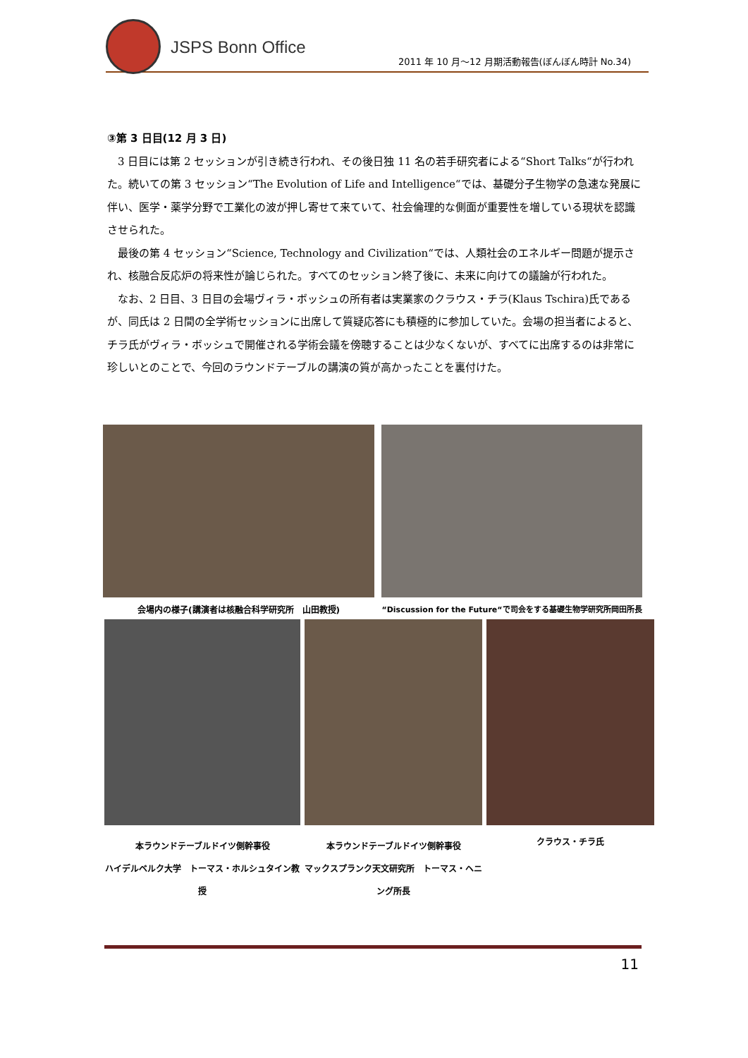JSPS Bonn Office
2011 年 10 月～12 月期活動報告(ぼんぼん時計 No.34)
③第 3 日目(12 月 3 日)
　3 日目には第 2 セッションが引き続き行われ、その後日独 11 名の若手研究者による“Short Talks“が行われた。続いての第 3 セッション“The Evolution of Life and Intelligence“では、基礎分子生物学の急速な発展に伴い、医学・薬学分野で工業化の波が押し寄せて来ていて、社会倫理的な側面が重要性を増している現状を認識させられた。
　最後の第 4 セッション“Science, Technology and Civilization“では、人類社会のエネルギー問題が提示され、核融合反応炉の将来性が論じられた。すべてのセッション終了後に、未来に向けての議論が行われた。
　なお、2 日目、3 日目の会場ヴィラ・ボッシュの所有者は実業家のクラウス・チラ(Klaus Tschira)氏であるが、同氏は 2 日間の全学術セッションに出席して質疑応答にも積極的に参加していた。会場の担当者によると、チラ氏がヴィラ・ボッシュで開催される学術会議を傍聴することは少なくないが、すべてに出席するのは非常に珍しいとのことで、今回のラウンドテーブルの講演の質が高かったことを裏付けた。
会場内の様子(講演者は核融合科学研究所　山田教授)
“Discussion for the Future“で司会をする基礎生物学研究所岡田所長
本ラウンドテーブルドイツ側幹事役
ハイデルベルク大学　トーマス・ホルシュタイン教授
本ラウンドテーブルドイツ側幹事役
マックスプランク天文研究所　トーマス・ヘニング所長
クラウス・チラ氏
11